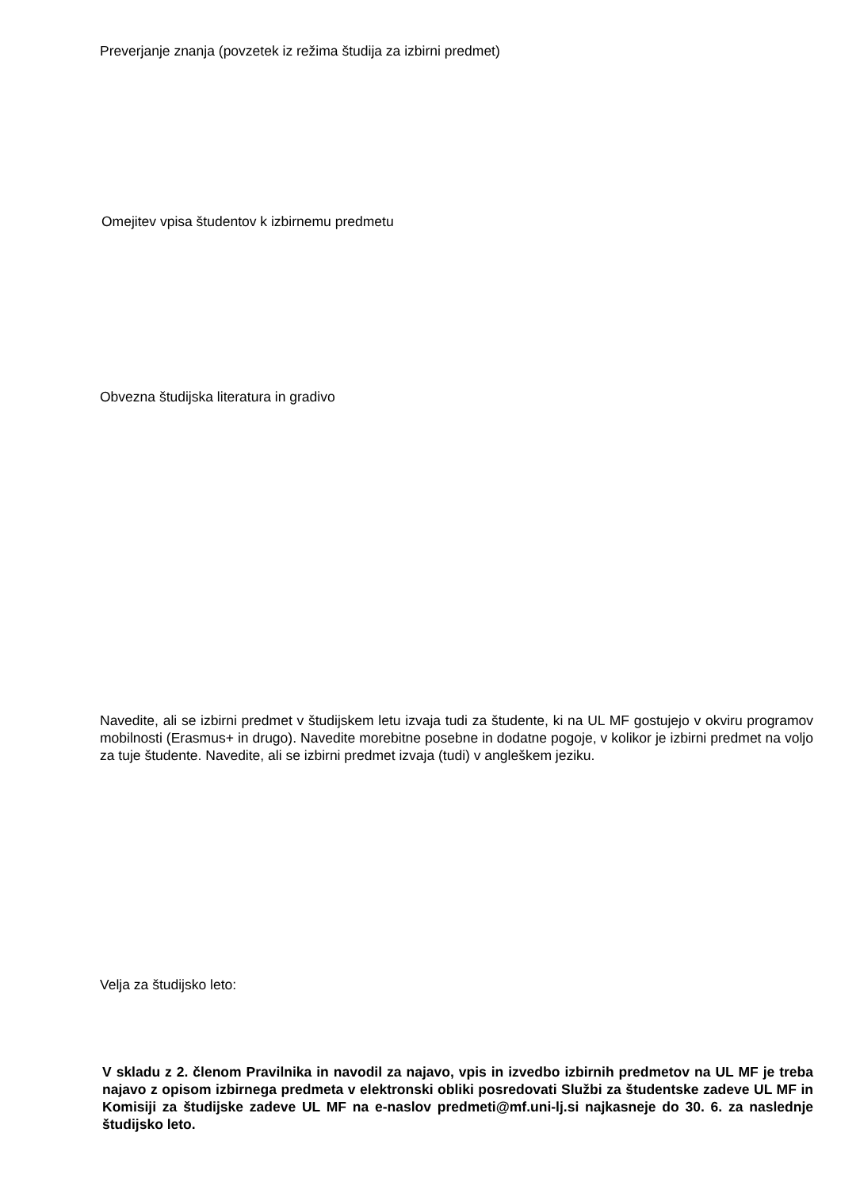Preverjanje znanja (povzetek iz režima študija za izbirni predmet)
Omejitev vpisa študentov k izbirnemu predmetu
Obvezna študijska literatura in gradivo
Navedite, ali se izbirni predmet v študijskem letu izvaja tudi za študente, ki na UL MF gostujejo v okviru programov mobilnosti (Erasmus+ in drugo). Navedite morebitne posebne in dodatne pogoje, v kolikor je izbirni predmet na voljo za tuje študente. Navedite, ali se izbirni predmet izvaja (tudi) v angleškem jeziku.
Velja za študijsko leto:
V skladu z 2. členom Pravilnika in navodil za najavo, vpis in izvedbo izbirnih predmetov na UL MF je treba najavo z opisom izbirnega predmeta v elektronski obliki posredovati Službi za študentske zadeve UL MF in Komisiji za študijske zadeve UL MF na e-naslov predmeti@mf.uni-lj.si najkasneje do 30. 6. za naslednje študijsko leto.